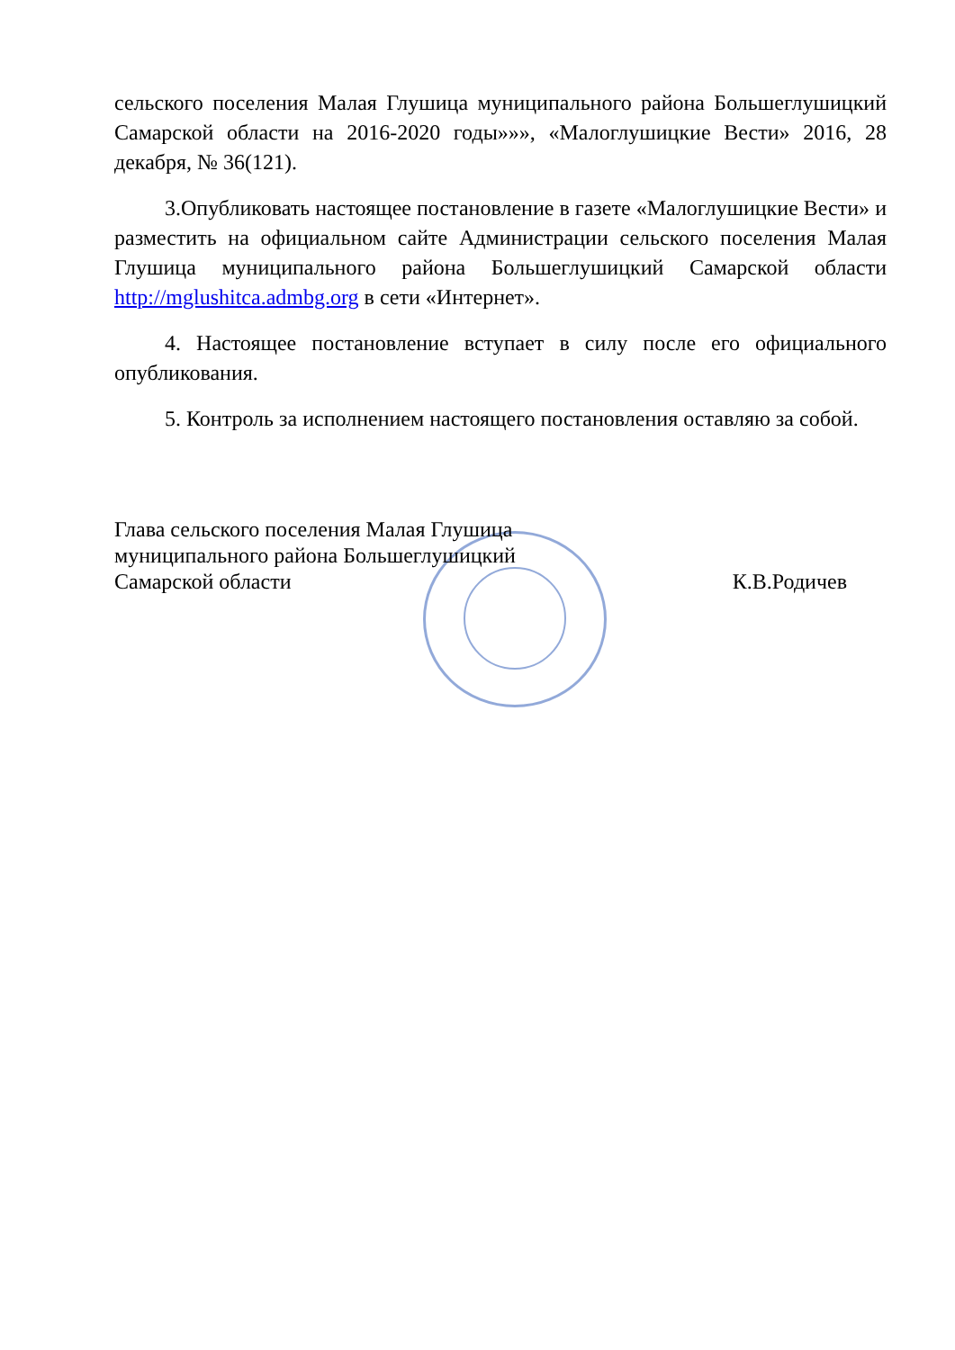сельского поселения Малая Глушица муниципального района Большеглушицкий Самарской области на 2016-2020 годы»»», «Малоглушицкие Вести» 2016, 28 декабря, № 36(121).
3.Опубликовать настоящее постановление в газете «Малоглушицкие Вести» и разместить на официальном сайте Администрации сельского поселения Малая Глушица муниципального района Большеглушицкий Самарской области http://mglushitca.admbg.org в сети «Интернет».
4. Настоящее постановление вступает в силу после его официального опубликования.
5. Контроль за исполнением настоящего постановления оставляю за собой.
Глава сельского поселения Малая Глушица
муниципального района Большеглушицкий
Самарской области
К.В.Родичев